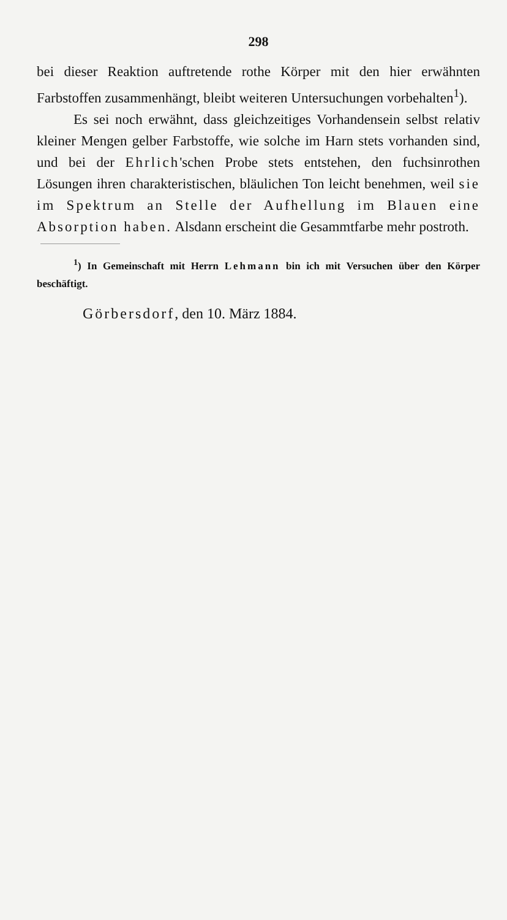298
bei dieser Reaktion auftretende rothe Körper mit den hier erwähnten Farbstoffen zusammenhängt, bleibt weiteren Untersuchungen vorbehalten<sup>1</sup>).
Es sei noch erwähnt, dass gleichzeitiges Vorhandensein selbst relativ kleiner Mengen gelber Farbstoffe, wie solche im Harn stets vorhanden sind, und bei der Ehrlich'schen Probe stets entstehen, den fuchsinrothen Lösungen ihren charakteristischen, bläulichen Ton leicht benehmen, weil sie im Spektrum an Stelle der Aufhellung im Blauen eine Absorption haben. Alsdann erscheint die Gesammtfarbe mehr postroth.
<sup>1</sup>) In Gemeinschaft mit Herrn Lehmann bin ich mit Versuchen über den Körper beschäftigt.
Görbersdorf, den 10. März 1884.